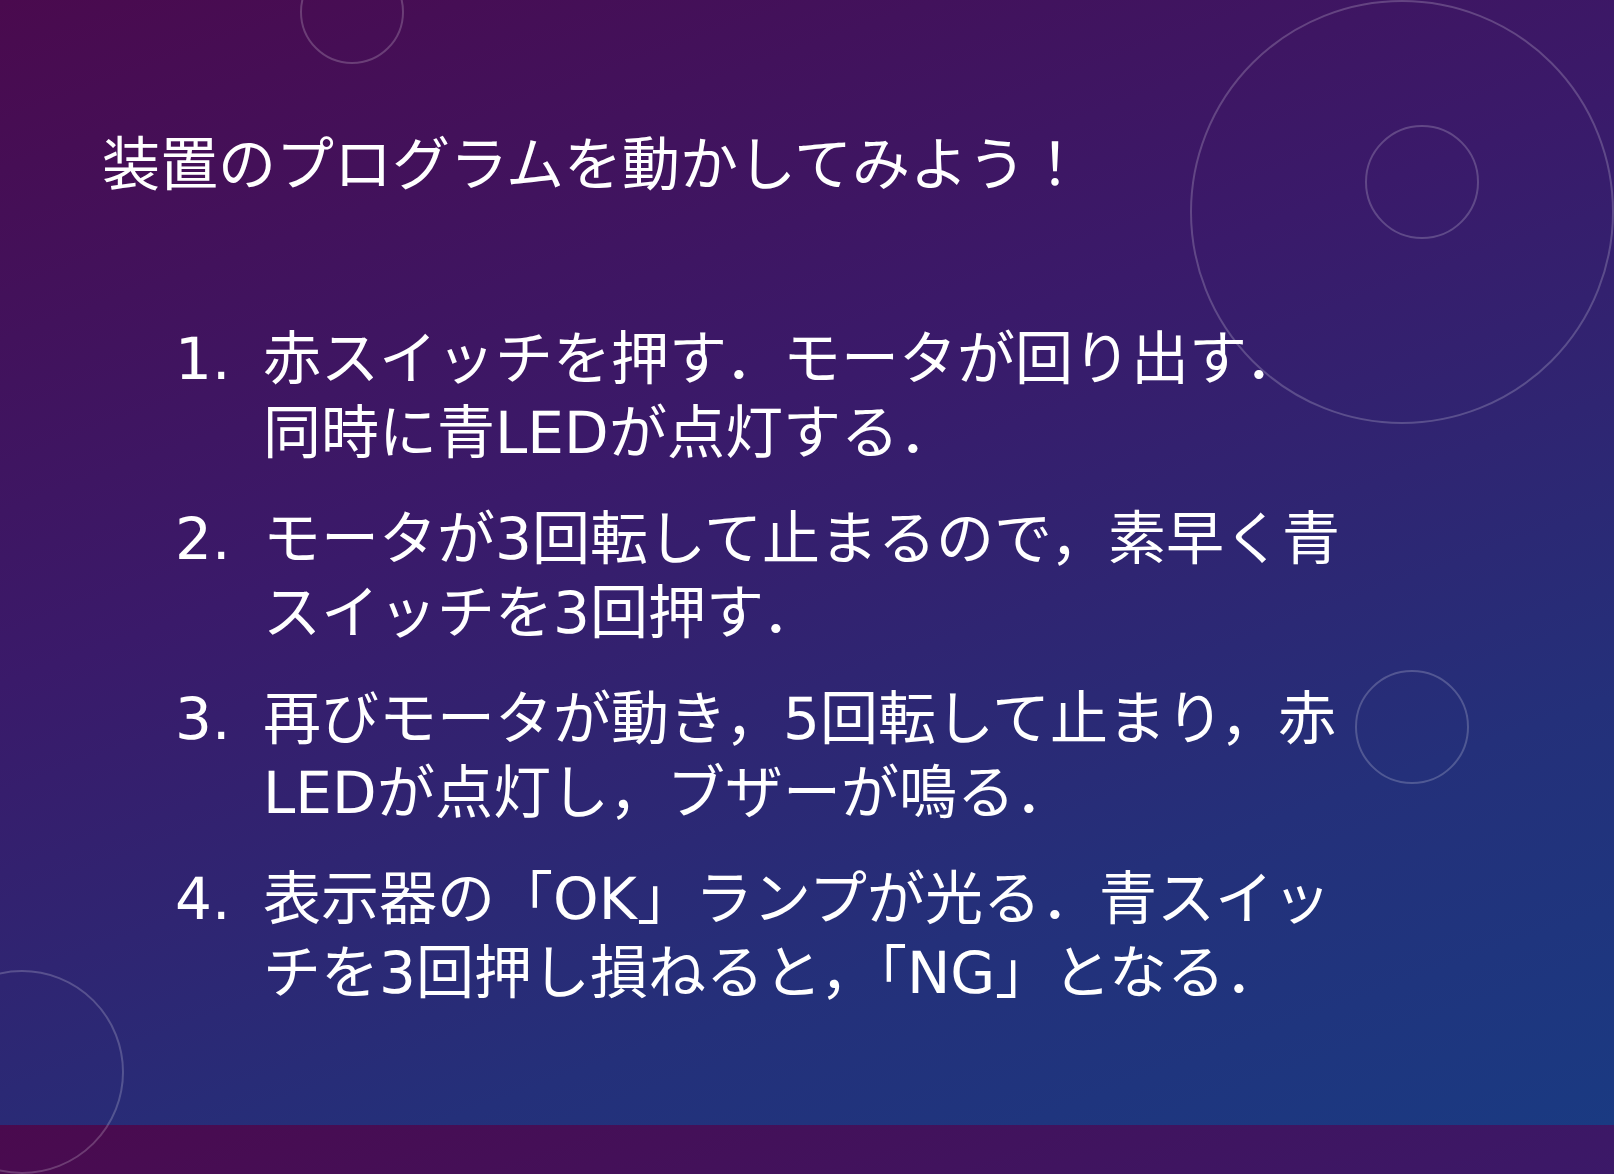装置のプログラムを動かしてみよう！
1. 赤スイッチを押す．モータが回り出す．同時に青LEDが点灯する．
2. モータが3回転して止まるので，素早く青スイッチを3回押す．
3. 再びモータが動き，5回転して止まり，赤LEDが点灯し，ブザーが鳴る．
4. 表示器の「OK」ランプが光る．青スイッチを3回押し損ねると，「NG」となる．